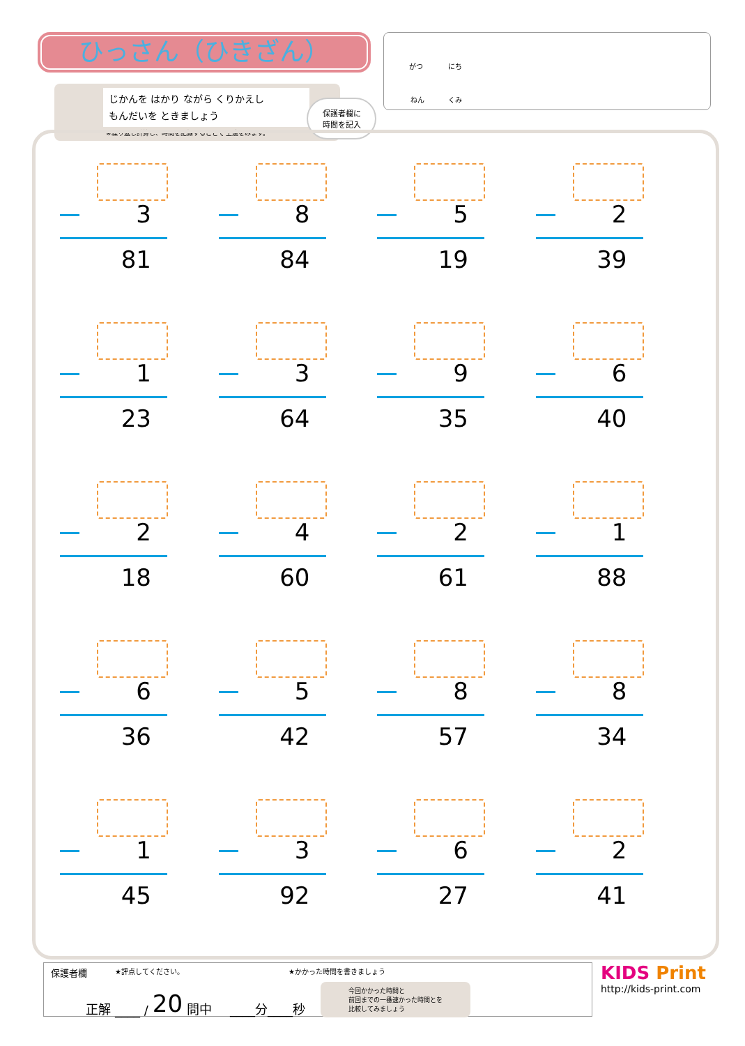ひっさん（ひきざん）
じかんを はかり ながら くりかえし
もんだいを ときましょう
※繰り返し計算し、時間を記録することで 上達をみます。
保護者欄に
時間を記入
がつ にち
ねん くみ
3
81
8
84
5
19
2
39
1
23
3
64
9
35
6
40
2
18
4
60
2
61
1
88
6
36
5
42
8
57
8
34
1
45
3
92
6
27
2
41
保護者欄 ★評点してください。 ★かかった時間を書きましょう
正解 ____ / 20 問中 ____分____秒 今回かかった時間と
前回までの一番速かった時間とを
比較してみましょう
KIDS Print
http://kids-print.com